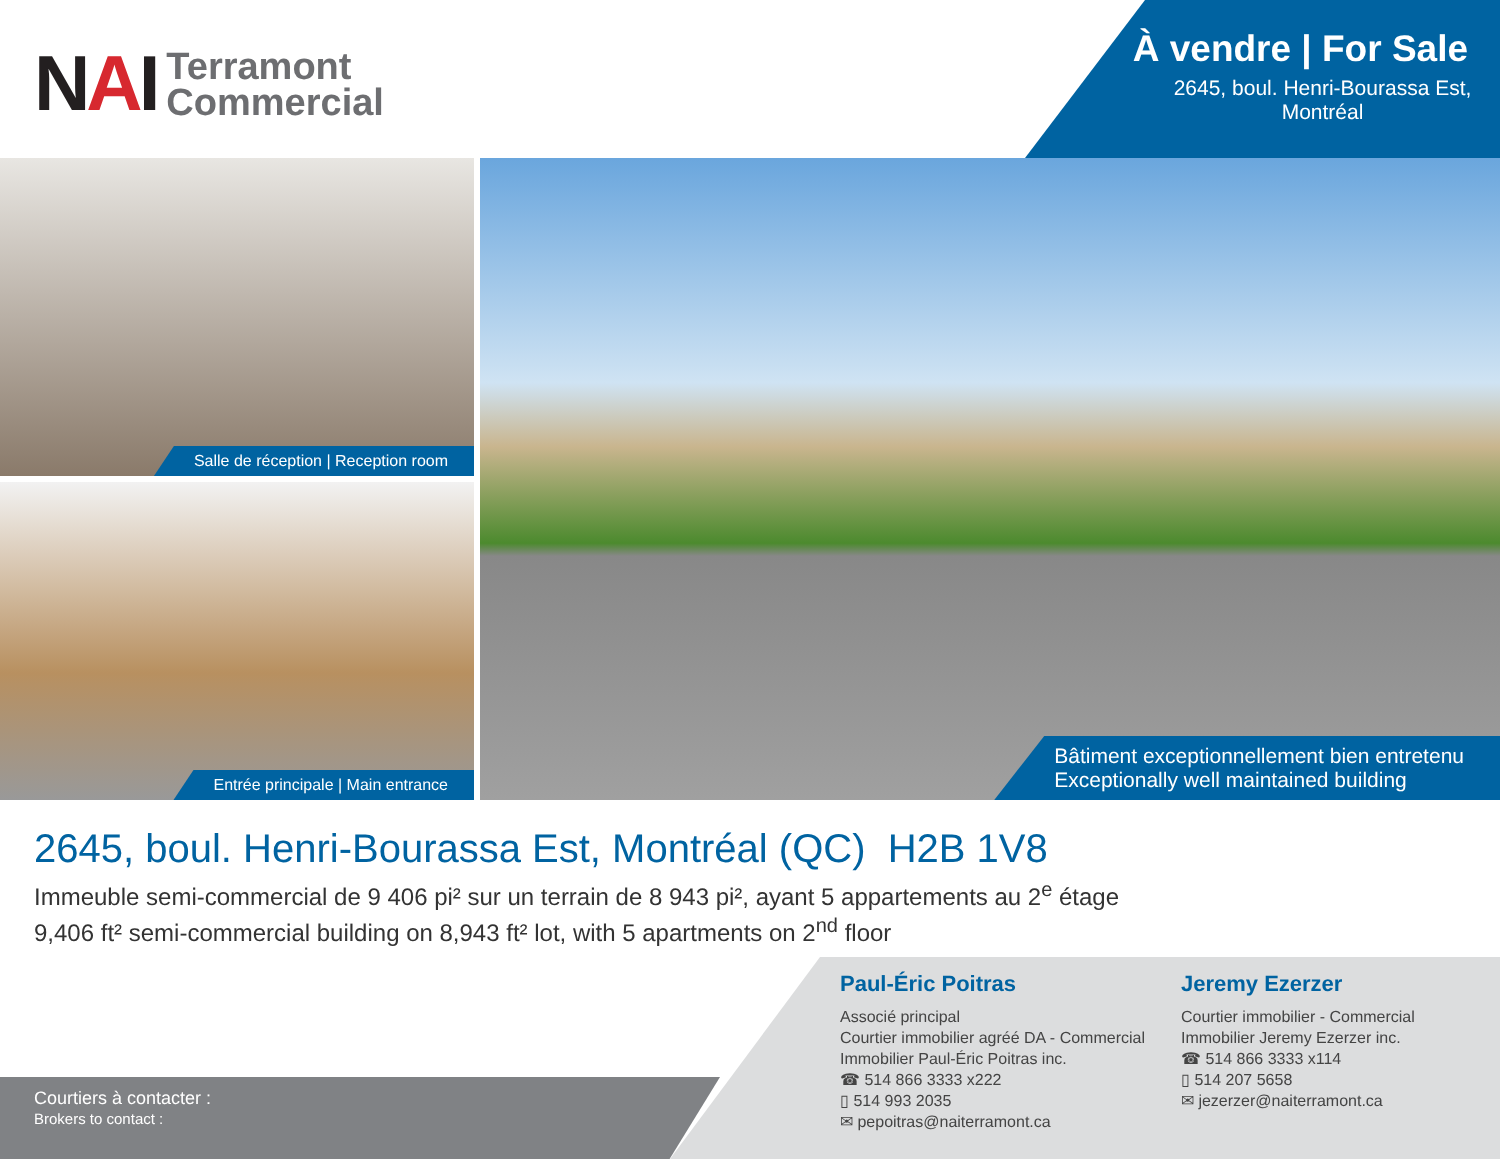NAI
Terramont
Commercial
À vendre | For Sale
2645, boul. Henri-Bourassa Est,
Montréal
Salle de réception | Reception room
Entrée principale | Main entrance
Bâtiment exceptionnellement bien entretenu
Exceptionally well maintained building
2645, boul. Henri-Bourassa Est, Montréal (QC) H2B 1V8
Immeuble semi-commercial de 9 406 pi² sur un terrain de 8 943 pi², ayant 5 appartements au 2<sup>e</sup> étage
9,406 ft² semi-commercial building on 8,943 ft² lot, with 5 apartments on 2<sup>nd</sup> floor
Courtiers à contacter :
Brokers to contact :
Paul-Éric Poitras
Associé principal
Courtier immobilier agréé DA - Commercial
Immobilier Paul-Éric Poitras inc.
☎ 514 866 3333 x222
▯ 514 993 2035
✉ pepoitras@naiterramont.ca
Jeremy Ezerzer
Courtier immobilier - Commercial
Immobilier Jeremy Ezerzer inc.
☎ 514 866 3333 x114
▯ 514 207 5658
✉ jezerzer@naiterramont.ca